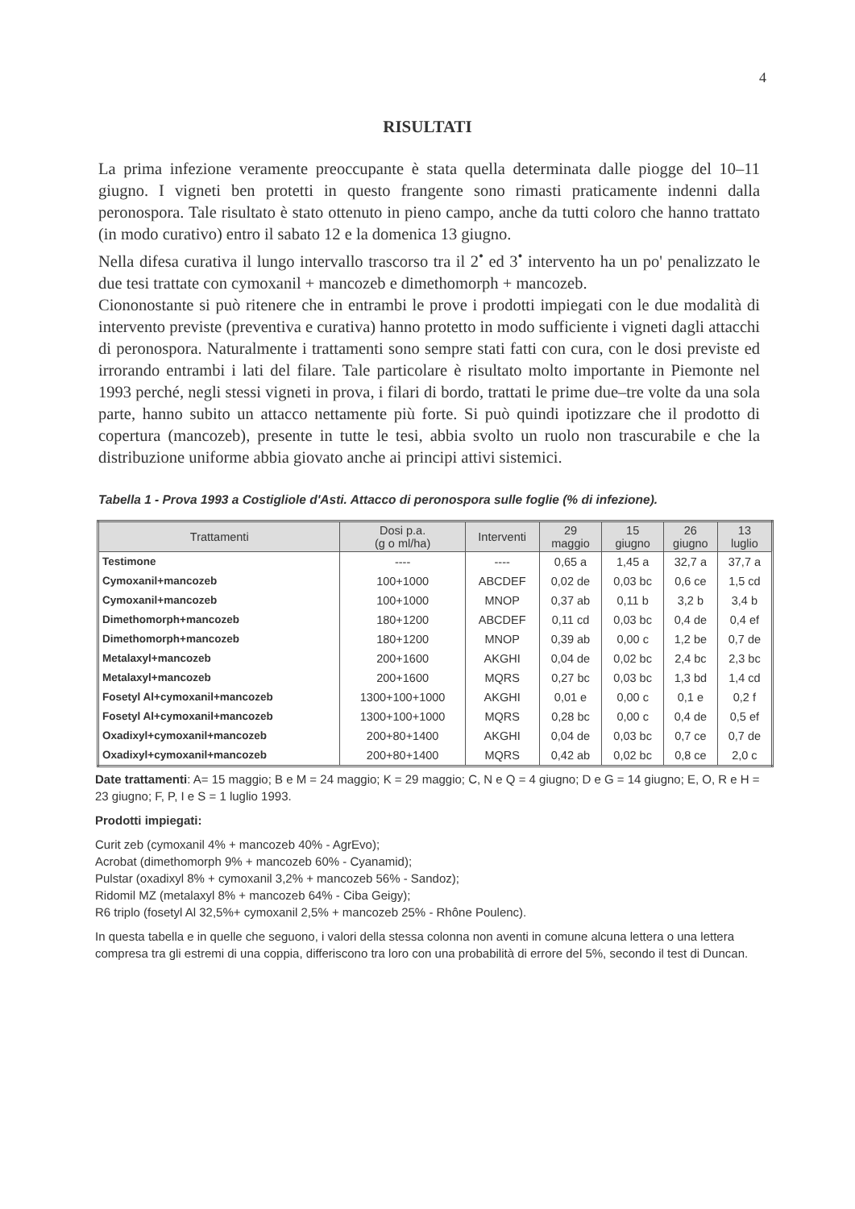4
RISULTATI
La prima infezione veramente preoccupante è stata quella determinata dalle piogge del 10–11 giugno. I vigneti ben protetti in questo frangente sono rimasti praticamente indenni dalla peronospora. Tale risultato è stato ottenuto in pieno campo, anche da tutti coloro che hanno trattato (in modo curativo) entro il sabato 12 e la domenica 13 giugno.
Nella difesa curativa il lungo intervallo trascorso tra il 2<sup>•</sup> ed 3<sup>•</sup> intervento ha un po' penalizzato le due tesi trattate con cymoxanil + mancozeb e dimethomorph + mancozeb.
Ciononostante si può ritenere che in entrambi le prove i prodotti impiegati con le due modalità di intervento previste (preventiva e curativa) hanno protetto in modo sufficiente i vigneti dagli attacchi di peronospora. Naturalmente i trattamenti sono sempre stati fatti con cura, con le dosi previste ed irrorando entrambi i lati del filare. Tale particolare è risultato molto importante in Piemonte nel 1993 perché, negli stessi vigneti in prova, i filari di bordo, trattati le prime due–tre volte da una sola parte, hanno subito un attacco nettamente più forte. Si può quindi ipotizzare che il prodotto di copertura (mancozeb), presente in tutte le tesi, abbia svolto un ruolo non trascurabile e che la distribuzione uniforme abbia giovato anche ai principi attivi sistemici.
Tabella 1 - Prova 1993 a Costigliole d'Asti. Attacco di peronospora sulle foglie (% di infezione).
| Trattamenti | Dosi p.a. (g o ml/ha) | Interventi | 29 maggio | 15 giugno | 26 giugno | 13 luglio |
| --- | --- | --- | --- | --- | --- | --- |
| Testimone | ---- | ---- | 0,65 a | 1,45 a | 32,7 a | 37,7 a |
| Cymoxanil+mancozeb | 100+1000 | ABCDEF | 0,02 de | 0,03 bc | 0,6 ce | 1,5 cd |
| Cymoxanil+mancozeb | 100+1000 | MNOP | 0,37 ab | 0,11 b | 3,2 b | 3,4 b |
| Dimethomorph+mancozeb | 180+1200 | ABCDEF | 0,11 cd | 0,03 bc | 0,4 de | 0,4 ef |
| Dimethomorph+mancozeb | 180+1200 | MNOP | 0,39 ab | 0,00 c | 1,2 be | 0,7 de |
| Metalaxyl+mancozeb | 200+1600 | AKGHI | 0,04 de | 0,02 bc | 2,4 bc | 2,3 bc |
| Metalaxyl+mancozeb | 200+1600 | MQRS | 0,27 bc | 0,03 bc | 1,3 bd | 1,4 cd |
| Fosetyl Al+cymoxanil+mancozeb | 1300+100+1000 | AKGHI | 0,01 e | 0,00 c | 0,1 e | 0,2 f |
| Fosetyl Al+cymoxanil+mancozeb | 1300+100+1000 | MQRS | 0,28 bc | 0,00 c | 0,4 de | 0,5 ef |
| Oxadixyl+cymoxanil+mancozeb | 200+80+1400 | AKGHI | 0,04 de | 0,03 bc | 0,7 ce | 0,7 de |
| Oxadixyl+cymoxanil+mancozeb | 200+80+1400 | MQRS | 0,42 ab | 0,02 bc | 0,8 ce | 2,0 c |
Date trattamenti: A= 15 maggio; B e M = 24 maggio; K = 29 maggio; C, N e Q = 4 giugno; D e G = 14 giugno; E, O, R e H = 23 giugno; F, P, I e S = 1 luglio 1993.
Prodotti impiegati:
Curit zeb (cymoxanil 4% + mancozeb 40% - AgrEvo);
Acrobat (dimethomorph 9% + mancozeb 60% - Cyanamid);
Pulstar (oxadixyl 8% + cymoxanil 3,2% + mancozeb 56% - Sandoz);
Ridomil MZ (metalaxyl 8% + mancozeb 64% - Ciba Geigy);
R6 triplo (fosetyl Al 32,5%+ cymoxanil 2,5% + mancozeb 25% - Rhône Poulenc).
In questa tabella e in quelle che seguono, i valori della stessa colonna non aventi in comune alcuna lettera o una lettera compresa tra gli estremi di una coppia, differiscono tra loro con una probabilità di errore del 5%, secondo il test di Duncan.